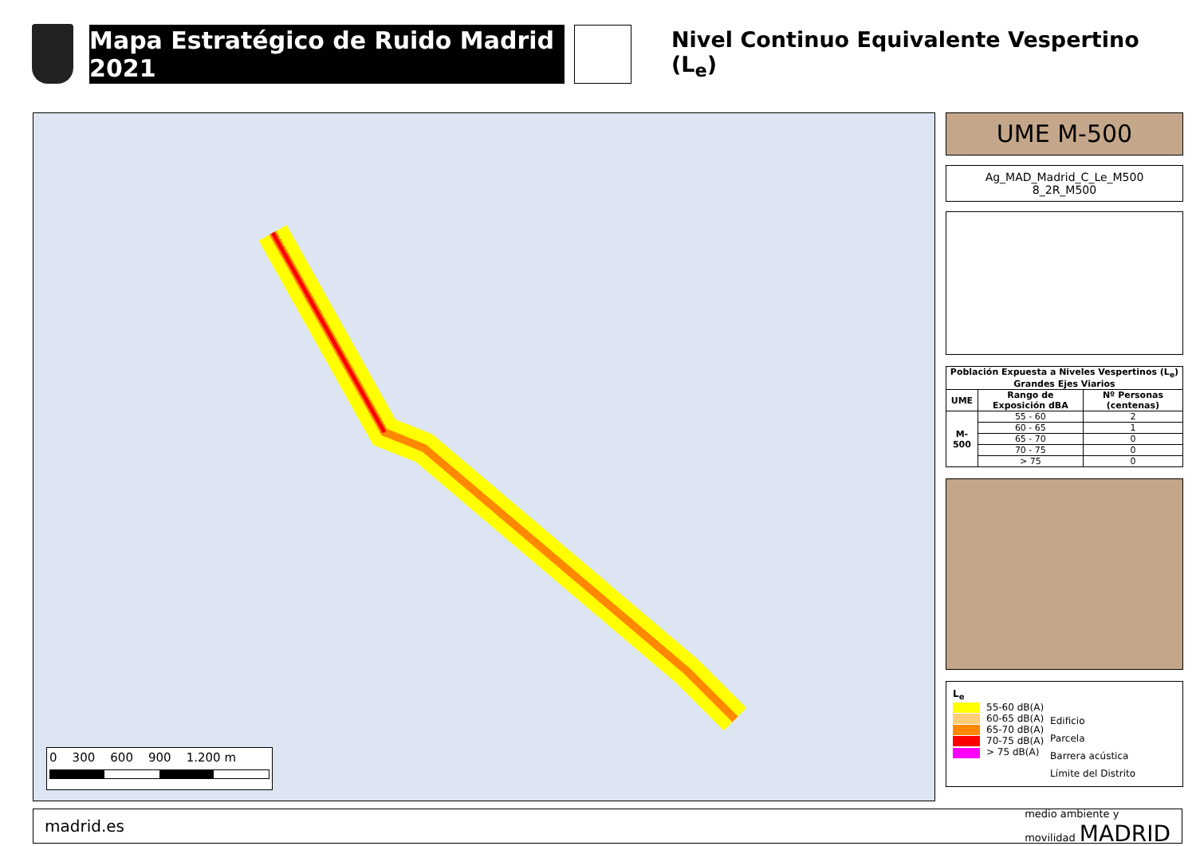Mapa Estratégico de Ruido Madrid 2021
Nivel Continuo Equivalente Vespertino (L<sub>e</sub>)
0 300 600 900 1.200 m
UME M-500
Ag_MAD_Madrid_C_Le_M500
8_2R_M500
| Población Expuesta a Niveles Vespertinos (L<sub>e</sub>) Grandes Ejes Viarios | | |
| --- | --- | --- |
| UME | Rango de Exposición dBA | Nº Personas (centenas) |
| M-500 | 55 - 60 | 2 |
| | 60 - 65 | 1 |
| | 65 - 70 | 0 |
| | 70 - 75 | 0 |
| | > 75 | 0 |
L<sub>e</sub>
55-60 dB(A)
60-65 dB(A)
65-70 dB(A)
70-75 dB(A)
> 75 dB(A)
Edificio
Parcela
Barrera acústica
Límite del Distrito
madrid.es medio ambiente y
movilidad MADRID